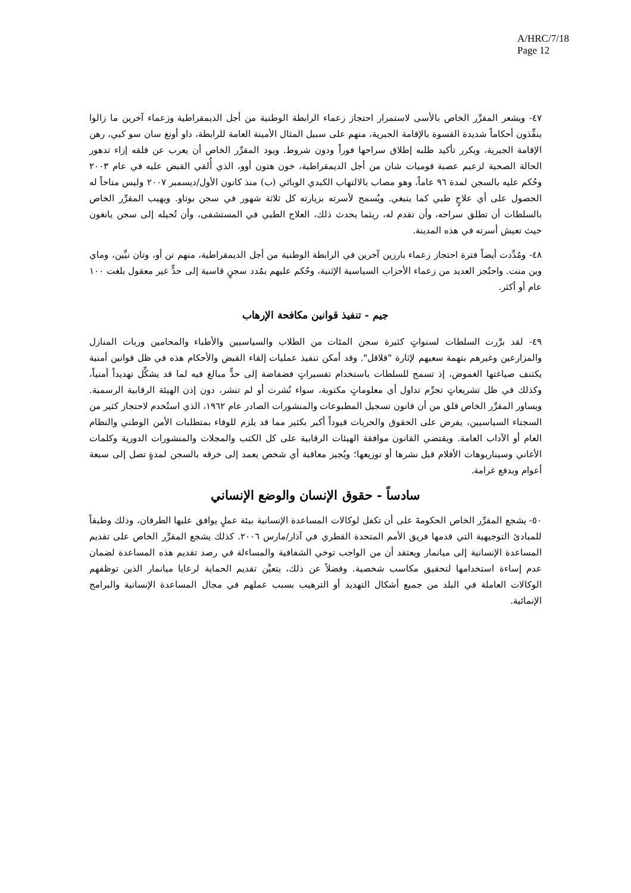A/HRC/7/18
Page 12
٤٧- ويشعر المقرِّر الخاص بالأسى لاستمرار احتجاز زعماء الرابطة الوطنية من أجل الديمقراطية وزعماء آخرين ما زالوا ينفِّذون أحكاماً شديدة القسوة بالإقامة الجبرية، منهم على سبيل المثال الأمينة العامة للرابطة، داو أونغ سان سو كيي، رهن الإقامة الجبرية، ويكرر تأكيد طلبه إطلاق سراحها فوراً ودون شروط. ويود المقرِّر الخاص أن يعرب عن قلقه إزاء تدهور الحالة الصحية لزعيم عصبة قوميات شان من أجل الديمقراطية، خون هتون أوو، الذي أُلقي القبض عليه في عام ٢٠٠٣ وحُكم عليه بالسجن لمدة ٩٦ عاماً، وهو مصاب بالالتهاب الكبدي الوبائي (ب) منذ كانون الأول/ديسمبر ٢٠٠٧ وليس متاحاً له الحصول على أي علاجٍ طبي كما ينبغي. ويُسمح لأسرته بزيارته كل ثلاثة شهور في سجن بوتاو. ويهيب المقرِّر الخاص بالسلطات أن تطلق سراحه، وأن تقدم له، ريثما يحدث ذلك، العلاج الطبي في المستشفى، وأن تُحيله إلى سجن يانغون حيث تعيش أسرته في هذه المدينة.
٤٨- ومُدِّدت أيضاً فترة احتجاز زعماء بارزين آخرين في الرابطة الوطنية من أجل الديمقراطية، منهم تن أو، وتان نيِّين، وماي وين منت. واحتُجز العديد من زعماء الأحزاب السياسية الإثنية، وحُكم عليهم بمُدد سجنٍ قاسية إلى حدٍّ غير معقول بلغت ١٠٠ عام أو أكثر.
جيم - تنفيذ قوانين مكافحة الإرهاب
٤٩- لقد برَّرت السلطات لسنواتٍ كثيرة سجن المئات من الطلاب والسياسيين والأطباء والمحامين وربات المنازل والمزارعين وغيرهم بتهمة سعيهم لإثارة "قلاقل". وقد أمكن تنفيذ عمليات إلقاء القبض والأحكام هذه في ظل قوانين أمنية يكتنف صياغتها الغموض، إذ تسمح للسلطات باستخدام تفسيراتٍ فضفاضة إلى حدٍّ مبالغ فيه لما قد يشكِّل تهديداً أمنياً، وكذلك في ظل تشريعاتٍ تجرِّم تداول أي معلوماتٍ مكتوبة، سواء نُشرت أو لم تنشر، دون إذن الهيئة الرقابية الرسمية. ويساور المقرِّر الخاص قلق من أن قانون تسجيل المطبوعات والمنشورات الصادر عام ١٩٦٢، الذي استُخدم لاحتجاز كثير من السجناء السياسيين، يفرض على الحقوق والحريات قيوداً أكبر بكثير مما قد يلزم للوفاء بمتطلبات الأمن الوطني والنظام العام أو الآداب العامة. ويقتضي القانون موافقة الهيئات الرقابية على كل الكتب والمجلات والمنشورات الدورية وكلمات الأغاني وسيناريوهات الأفلام قبل نشرها أو توزيعها؛ ويُجيز معاقبة أي شخص يعمد إلى خرقه بالسجن لمدةٍ تصل إلى سبعة أعوام وبدفع غرامة.
سادساً - حقوق الإنسان والوضع الإنساني
٥٠- يشجع المقرِّر الخاص الحكومةَ على أن تكفل لوكالات المساعدة الإنسانية بيئة عملٍ يوافق عليها الطرفان، وذلك وطبقاً للمبادئ التوجيهية التي قدمها فريق الأمم المتحدة القطري في آذار/مارس ٢٠٠٦. كذلك يشجع المقرِّر الخاص على تقديم المساعدة الإنسانية إلى ميانمار ويعتقد أن من الواجب توخي الشفافية والمساءلة في رصد تقديم هذه المساعدة لضمان عدم إساءة استخدامها لتحقيق مكاسب شخصية. وفضلاً عن ذلك، يتعيَّن تقديم الحماية لرعايا ميانمار الذين توظفهم الوكالات العاملة في البلد من جميع أشكال التهديد أو الترهيب بسبب عملهم في مجال المساعدة الإنسانية والبرامج الإنمائية.